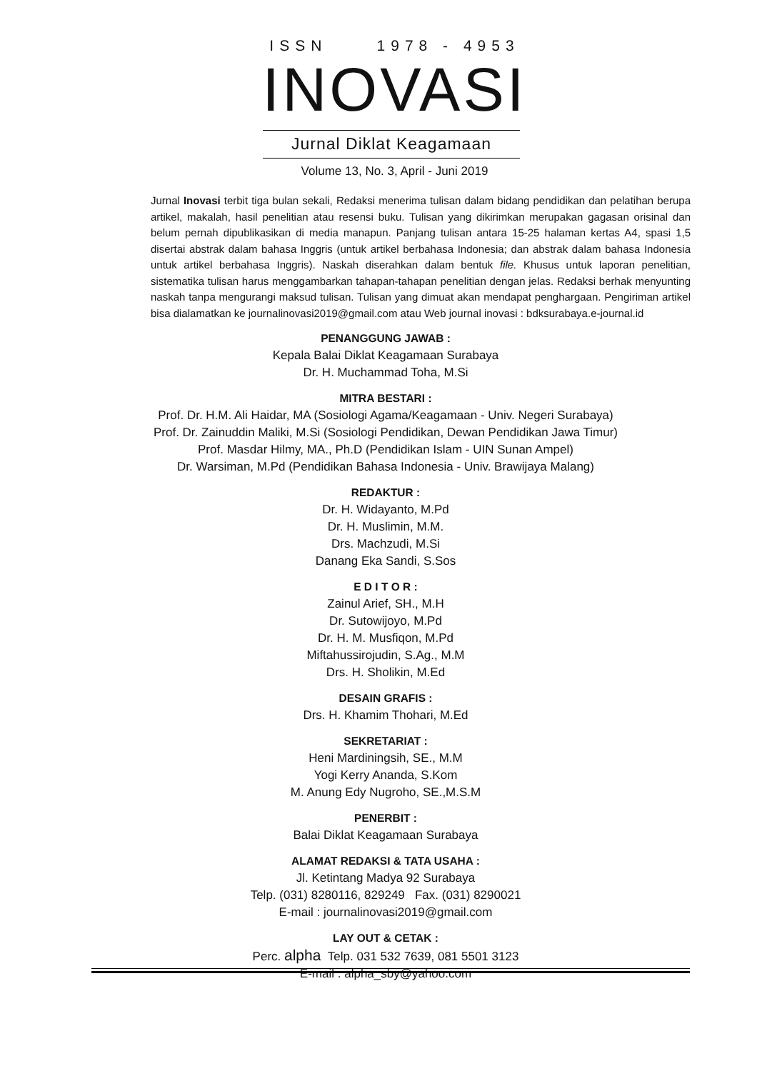ISSN 1978 - 4953
INOVASI
Jurnal Diklat Keagamaan
Volume 13, No. 3, April - Juni 2019
Jurnal Inovasi terbit tiga bulan sekali, Redaksi menerima tulisan dalam bidang pendidikan dan pelatihan berupa artikel, makalah, hasil penelitian atau resensi buku. Tulisan yang dikirimkan merupakan gagasan orisinal dan belum pernah dipublikasikan di media manapun. Panjang tulisan antara 15-25 halaman kertas A4, spasi 1,5 disertai abstrak dalam bahasa Inggris (untuk artikel berbahasa Indonesia; dan abstrak dalam bahasa Indonesia untuk artikel berbahasa Inggris). Naskah diserahkan dalam bentuk file. Khusus untuk laporan penelitian, sistematika tulisan harus menggambarkan tahapan-tahapan penelitian dengan jelas. Redaksi berhak menyunting naskah tanpa mengurangi maksud tulisan. Tulisan yang dimuat akan mendapat penghargaan. Pengiriman artikel bisa dialamatkan ke journalinovasi2019@gmail.com atau Web journal inovasi : bdksurabaya.e-journal.id
PENANGGUNG JAWAB :
Kepala Balai Diklat Keagamaan Surabaya
Dr. H. Muchammad Toha, M.Si
MITRA BESTARI :
Prof. Dr. H.M. Ali Haidar, MA (Sosiologi Agama/Keagamaan - Univ. Negeri Surabaya)
Prof. Dr. Zainuddin Maliki, M.Si (Sosiologi Pendidikan, Dewan Pendidikan Jawa Timur)
Prof. Masdar Hilmy, MA., Ph.D (Pendidikan Islam - UIN Sunan Ampel)
Dr. Warsiman, M.Pd (Pendidikan Bahasa Indonesia - Univ. Brawijaya Malang)
REDAKTUR :
Dr. H. Widayanto, M.Pd
Dr. H. Muslimin, M.M.
Drs. Machzudi, M.Si
Danang Eka Sandi, S.Sos
E D I T O R :
Zainul Arief, SH., M.H
Dr. Sutowijoyo, M.Pd
Dr. H. M. Musfiqon, M.Pd
Miftahussirojudin, S.Ag., M.M
Drs. H. Sholikin, M.Ed
DESAIN GRAFIS :
Drs. H. Khamim Thohari, M.Ed
SEKRETARIAT :
Heni Mardiningsih, SE., M.M
Yogi Kerry Ananda, S.Kom
M. Anung Edy Nugroho, SE.,M.S.M
PENERBIT :
Balai Diklat Keagamaan Surabaya
ALAMAT REDAKSI & TATA USAHA :
Jl. Ketintang Madya 92 Surabaya
Telp. (031) 8280116, 829249 Fax. (031) 8290021
E-mail : journalinovasi2019@gmail.com
LAY OUT & CETAK :
Perc. alpha Telp. 031 532 7639, 081 5501 3123
E-mail : alpha_sby@yahoo.com